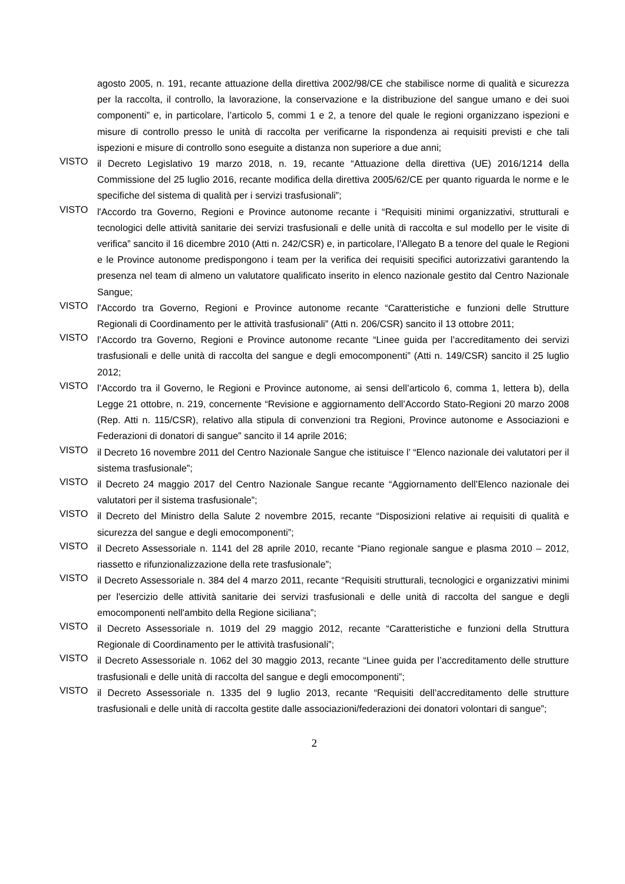agosto 2005, n. 191, recante attuazione della direttiva 2002/98/CE che stabilisce norme di qualità e sicurezza per la raccolta, il controllo, la lavorazione, la conservazione e la distribuzione del sangue umano e dei suoi componenti” e, in particolare, l’articolo 5, commi 1 e 2, a tenore del quale le regioni organizzano ispezioni e misure di controllo presso le unità di raccolta per verificarne la rispondenza ai requisiti previsti e che tali ispezioni e misure di controllo sono eseguite a distanza non superiore a due anni;
VISTO il Decreto Legislativo 19 marzo 2018, n. 19, recante “Attuazione della direttiva (UE) 2016/1214 della Commissione del 25 luglio 2016, recante modifica della direttiva 2005/62/CE per quanto riguarda le norme e le specifiche del sistema di qualità per i servizi trasfusionali”;
VISTO l'Accordo tra Governo, Regioni e Province autonome recante i “Requisiti minimi organizzativi, strutturali e tecnologici delle attività sanitarie dei servizi trasfusionali e delle unità di raccolta e sul modello per le visite di verifica” sancito il 16 dicembre 2010 (Atti n. 242/CSR) e, in particolare, l’Allegato B a tenore del quale le Regioni e le Province autonome predispongono i team per la verifica dei requisiti specifici autorizzativi garantendo la presenza nel team di almeno un valutatore qualificato inserito in elenco nazionale gestito dal Centro Nazionale Sangue;
VISTO l'Accordo tra Governo, Regioni e Province autonome recante “Caratteristiche e funzioni delle Strutture Regionali di Coordinamento per le attività trasfusionali” (Atti n. 206/CSR) sancito il 13 ottobre 2011;
VISTO l’Accordo tra Governo, Regioni e Province autonome recante “Linee guida per l’accreditamento dei servizi trasfusionali e delle unità di raccolta del sangue e degli emocomponenti” (Atti n. 149/CSR) sancito il 25 luglio 2012;
VISTO l’Accordo tra il Governo, le Regioni e Province autonome, ai sensi dell’articolo 6, comma 1, lettera b), della Legge 21 ottobre, n. 219, concernente “Revisione e aggiornamento dell’Accordo Stato-Regioni 20 marzo 2008 (Rep. Atti n. 115/CSR), relativo alla stipula di convenzioni tra Regioni, Province autonome e Associazioni e Federazioni di donatori di sangue” sancito il 14 aprile 2016;
VISTO il Decreto 16 novembre 2011 del Centro Nazionale Sangue che istituisce l’ “Elenco nazionale dei valutatori per il sistema trasfusionale”;
VISTO il Decreto 24 maggio 2017 del Centro Nazionale Sangue recante “Aggiornamento dell’Elenco nazionale dei valutatori per il sistema trasfusionale”;
VISTO il Decreto del Ministro della Salute 2 novembre 2015, recante “Disposizioni relative ai requisiti di qualità e sicurezza del sangue e degli emocomponenti”;
VISTO il Decreto Assessoriale n. 1141 del 28 aprile 2010, recante “Piano regionale sangue e plasma 2010 – 2012, riassetto e rifunzionalizzazione della rete trasfusionale”;
VISTO il Decreto Assessoriale n. 384 del 4 marzo 2011, recante “Requisiti strutturali, tecnologici e organizzativi minimi per l'esercizio delle attività sanitarie dei servizi trasfusionali e delle unità di raccolta del sangue e degli emocomponenti nell'ambito della Regione siciliana”;
VISTO il Decreto Assessoriale n. 1019 del 29 maggio 2012, recante “Caratteristiche e funzioni della Struttura Regionale di Coordinamento per le attività trasfusionali”;
VISTO il Decreto Assessoriale n. 1062 del 30 maggio 2013, recante “Linee guida per l’accreditamento delle strutture trasfusionali e delle unità di raccolta del sangue e degli emocomponenti”;
VISTO il Decreto Assessoriale n. 1335 del 9 luglio 2013, recante “Requisiti dell’accreditamento delle strutture trasfusionali e delle unità di raccolta gestite dalle associazioni/federazioni dei donatori volontari di sangue”;
2